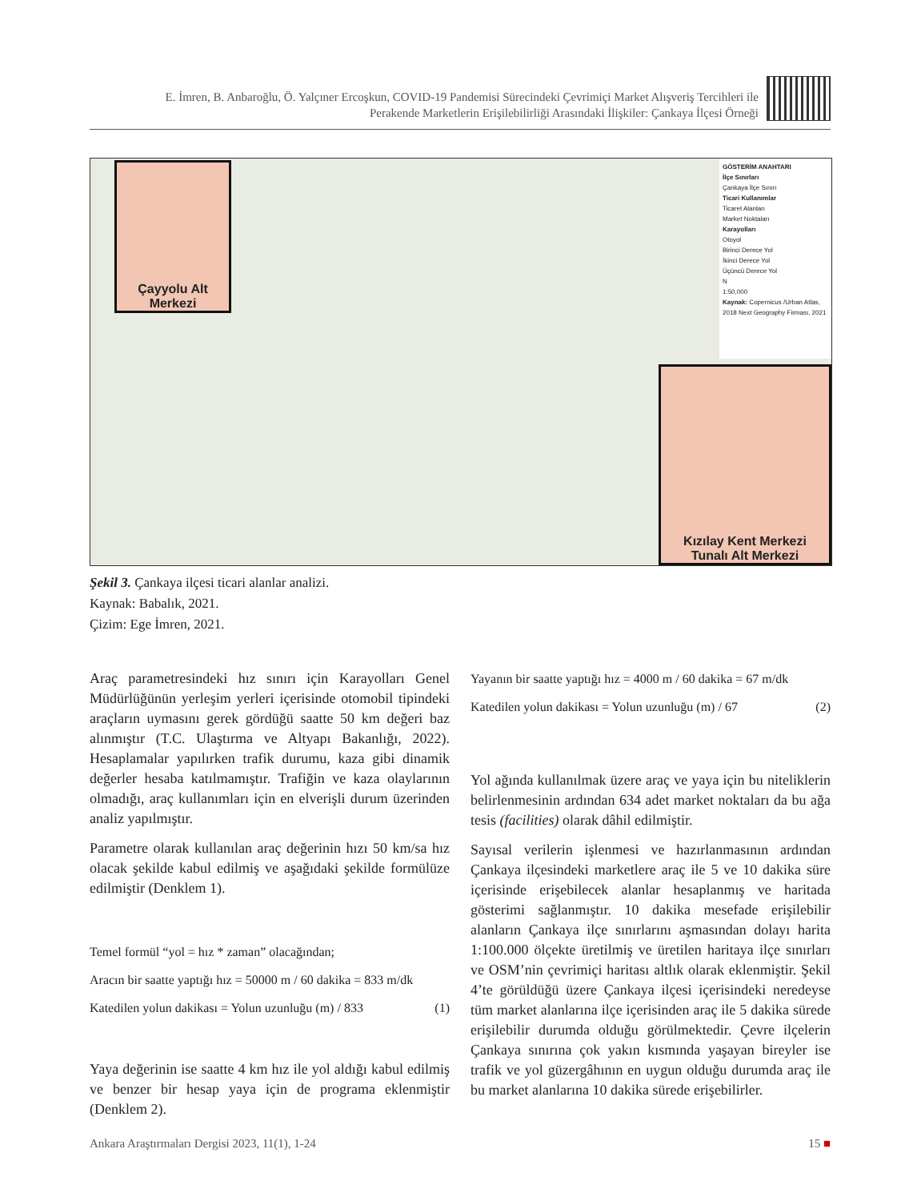E. İmren, B. Anbaroğlu, Ö. Yalçıner Ercoşkun, COVID-19 Pandemisi Sürecindeki Çevrimiçi Market Alışveriş Tercihleri ile
Perakende Marketlerin Erişilebilirliği Arasındaki İlişkiler: Çankaya İlçesi Örneği
Çayyolu Alt Merkezi
Kızılay Kent Merkezi
Tunalı Alt Merkezi
GÖSTERİM ANAHTARI
İlçe Sınırları
Çankaya İlçe Sınırı
Ticari Kullanımlar
Ticaret Alanları
Market Noktaları
Karayolları
Otoyol
Birinci Derece Yol
İkinci Derece Yol
Üçüncü Derece Yol
N
1:50,000
Kaynak: Copernicus /Urban Atlas, 2018 Next Geography Firması, 2021
Şekil 3. Çankaya ilçesi ticari alanlar analizi.
Kaynak: Babalık, 2021.
Çizim: Ege İmren, 2021.
Araç parametresindeki hız sınırı için Karayolları Genel Müdürlüğünün yerleşim yerleri içerisinde otomobil tipindeki araçların uymasını gerek gördüğü saatte 50 km değeri baz alınmıştır (T.C. Ulaştırma ve Altyapı Bakanlığı, 2022). Hesaplamalar yapılırken trafik durumu, kaza gibi dinamik değerler hesaba katılmamıştır. Trafiğin ve kaza olaylarının olmadığı, araç kullanımları için en elverişli durum üzerinden analiz yapılmıştır.
Parametre olarak kullanılan araç değerinin hızı 50 km/sa hız olacak şekilde kabul edilmiş ve aşağıdaki şekilde formülüze edilmiştir (Denklem 1).
Temel formül “yol = hız * zaman” olacağından;
Aracın bir saatte yaptığı hız = 50000 m / 60 dakika = 833 m/dk
Katedilen yolun dakikası = Yolun uzunluğu (m) / 833 (1)
Yaya değerinin ise saatte 4 km hız ile yol aldığı kabul edilmiş ve benzer bir hesap yaya için de programa eklenmiştir (Denklem 2).
Yayanın bir saatte yaptığı hız = 4000 m / 60 dakika = 67 m/dk
Katedilen yolun dakikası = Yolun uzunluğu (m) / 67 (2)
Yol ağında kullanılmak üzere araç ve yaya için bu niteliklerin belirlenmesinin ardından 634 adet market noktaları da bu ağa tesis (facilities) olarak dâhil edilmiştir.
Sayısal verilerin işlenmesi ve hazırlanmasının ardından Çankaya ilçesindeki marketlere araç ile 5 ve 10 dakika süre içerisinde erişebilecek alanlar hesaplanmış ve haritada gösterimi sağlanmıştır. 10 dakika mesefade erişilebilir alanların Çankaya ilçe sınırlarını aşmasından dolayı harita 1:100.000 ölçekte üretilmiş ve üretilen haritaya ilçe sınırları ve OSM’nin çevrimiçi haritası altlık olarak eklenmiştir. Şekil 4’te görüldüğü üzere Çankaya ilçesi içerisindeki neredeyse tüm market alanlarına ilçe içerisinden araç ile 5 dakika sürede erişilebilir durumda olduğu görülmektedir. Çevre ilçelerin Çankaya sınırına çok yakın kısmında yaşayan bireyler ise trafik ve yol güzergâhının en uygun olduğu durumda araç ile bu market alanlarına 10 dakika sürede erişebilirler.
Ankara Araştırmaları Dergisi 2023, 11(1), 1-24 15 ■